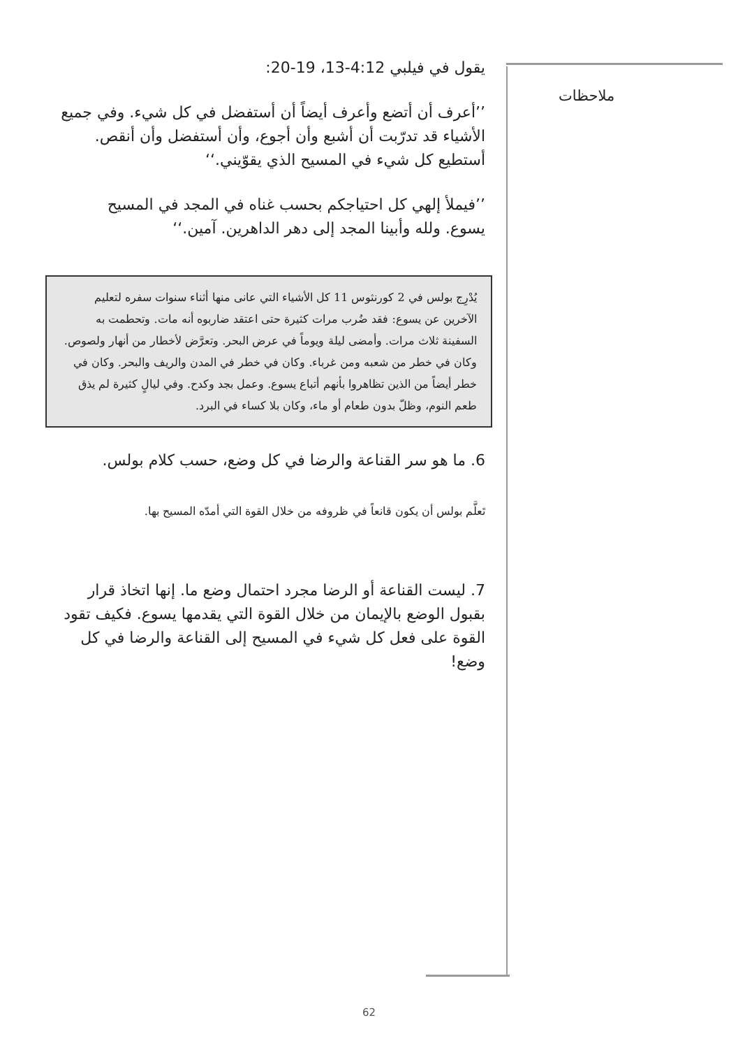ملاحظات
يقول في فيلبي 4:12-13، 19-20:
’’أعرف أن أتضع وأعرف أيضاً أن أستفضل في كل شيء. وفي جميع الأشياء قد تدرّبت أن أشبع وأن أجوع، وأن أستفضل وأن أنقص. أستطيع كل شيء في المسيح الذي يقوّيني.‘‘
’’فيملأ إلهي كل احتياجكم بحسب غناه في المجد في المسيح يسوع. ولله وأبينا المجد إلى دهر الداهرين. آمين.‘‘
يُدْرِج بولس في 2 كورنثوس 11 كل الأشياء التي عانى منها أثناء سنوات سفره لتعليم الآخرين عن يسوع: فقد ضُرب مرات كثيرة حتى اعتقد ضاربوه أنه مات. وتحطمت به السفينة ثلاث مرات. وأمضى ليلة ويوماً في عرض البحر. وتعرَّض لأخطار من أنهار ولصوص. وكان في خطر من شعبه ومن غرباء. وكان في خطر في المدن والريف والبحر. وكان في خطر أيضاً من الذين تظاهروا بأنهم أتباع يسوع. وعمل بجد وكدح. وفي ليالٍ كثيرة لم يذق طعم النوم، وظلّ بدون طعام أو ماء، وكان بلا كساء في البرد.
6. ما هو سر القناعة والرضا في كل وضع، حسب كلام بولس.
تَعلَّم بولس أن يكون قانعاً في ظروفه من خلال القوة التي أمدّه المسيح بها.
7. ليست القناعة أو الرضا مجرد احتمال وضع ما. إنها اتخاذ قرار بقبول الوضع بالإيمان من خلال القوة التي يقدمها يسوع. فكيف تقود القوة على فعل كل شيء في المسيح إلى القناعة والرضا في كل وضع!
62